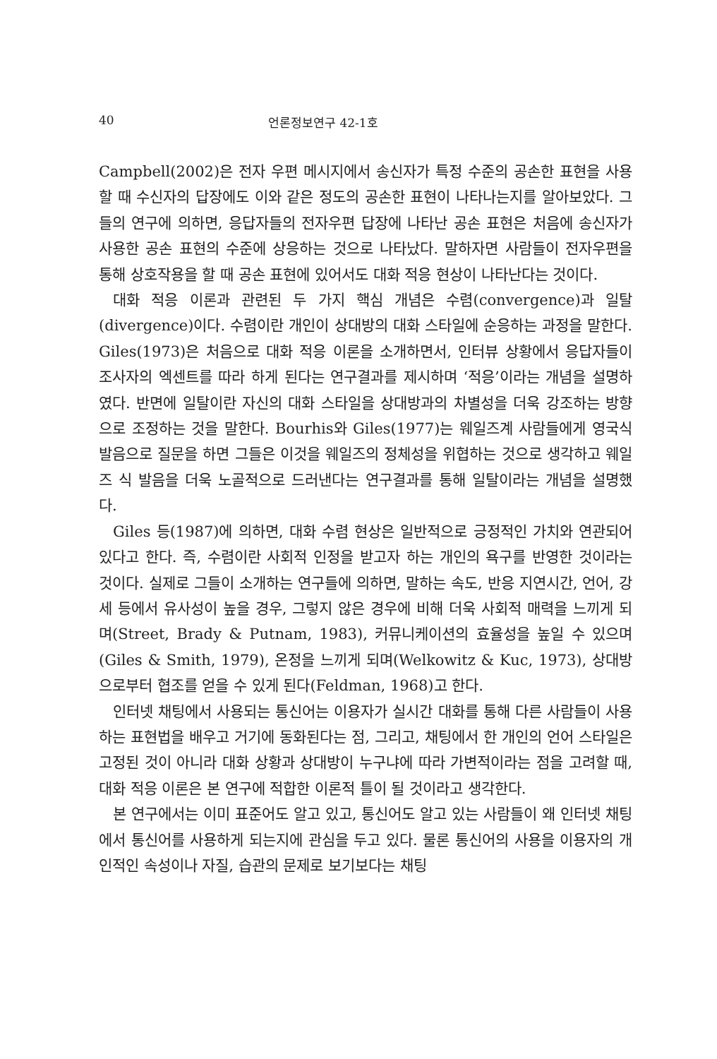40 언론정보연구 42-1호
Campbell(2002)은 전자 우편 메시지에서 송신자가 특정 수준의 공손한 표현을 사용할 때 수신자의 답장에도 이와 같은 정도의 공손한 표현이 나타나는지를 알아보았다. 그들의 연구에 의하면, 응답자들의 전자우편 답장에 나타난 공손 표현은 처음에 송신자가 사용한 공손 표현의 수준에 상응하는 것으로 나타났다. 말하자면 사람들이 전자우편을 통해 상호작용을 할 때 공손 표현에 있어서도 대화 적응 현상이 나타난다는 것이다.
대화 적응 이론과 관련된 두 가지 핵심 개념은 수렴(convergence)과 일탈(divergence)이다. 수렴이란 개인이 상대방의 대화 스타일에 순응하는 과정을 말한다. Giles(1973)은 처음으로 대화 적응 이론을 소개하면서, 인터뷰 상황에서 응답자들이 조사자의 엑센트를 따라 하게 된다는 연구결과를 제시하며 ‘적응’이라는 개념을 설명하였다. 반면에 일탈이란 자신의 대화 스타일을 상대방과의 차별성을 더욱 강조하는 방향으로 조정하는 것을 말한다. Bourhis와 Giles(1977)는 웨일즈계 사람들에게 영국식 발음으로 질문을 하면 그들은 이것을 웨일즈의 정체성을 위협하는 것으로 생각하고 웨일즈 식 발음을 더욱 노골적으로 드러낸다는 연구결과를 통해 일탈이라는 개념을 설명했다.
Giles 등(1987)에 의하면, 대화 수렴 현상은 일반적으로 긍정적인 가치와 연관되어 있다고 한다. 즉, 수렴이란 사회적 인정을 받고자 하는 개인의 욕구를 반영한 것이라는 것이다. 실제로 그들이 소개하는 연구들에 의하면, 말하는 속도, 반응 지연시간, 언어, 강세 등에서 유사성이 높을 경우, 그렇지 않은 경우에 비해 더욱 사회적 매력을 느끼게 되며(Street, Brady & Putnam, 1983), 커뮤니케이션의 효율성을 높일 수 있으며(Giles & Smith, 1979), 온정을 느끼게 되며(Welkowitz & Kuc, 1973), 상대방으로부터 협조를 얻을 수 있게 된다(Feldman, 1968)고 한다.
인터넷 채팅에서 사용되는 통신어는 이용자가 실시간 대화를 통해 다른 사람들이 사용하는 표현법을 배우고 거기에 동화된다는 점, 그리고, 채팅에서 한 개인의 언어 스타일은 고정된 것이 아니라 대화 상황과 상대방이 누구냐에 따라 가변적이라는 점을 고려할 때, 대화 적응 이론은 본 연구에 적합한 이론적 틀이 될 것이라고 생각한다.
본 연구에서는 이미 표준어도 알고 있고, 통신어도 알고 있는 사람들이 왜 인터넷 채팅에서 통신어를 사용하게 되는지에 관심을 두고 있다. 물론 통신어의 사용을 이용자의 개인적인 속성이나 자질, 습관의 문제로 보기보다는 채팅